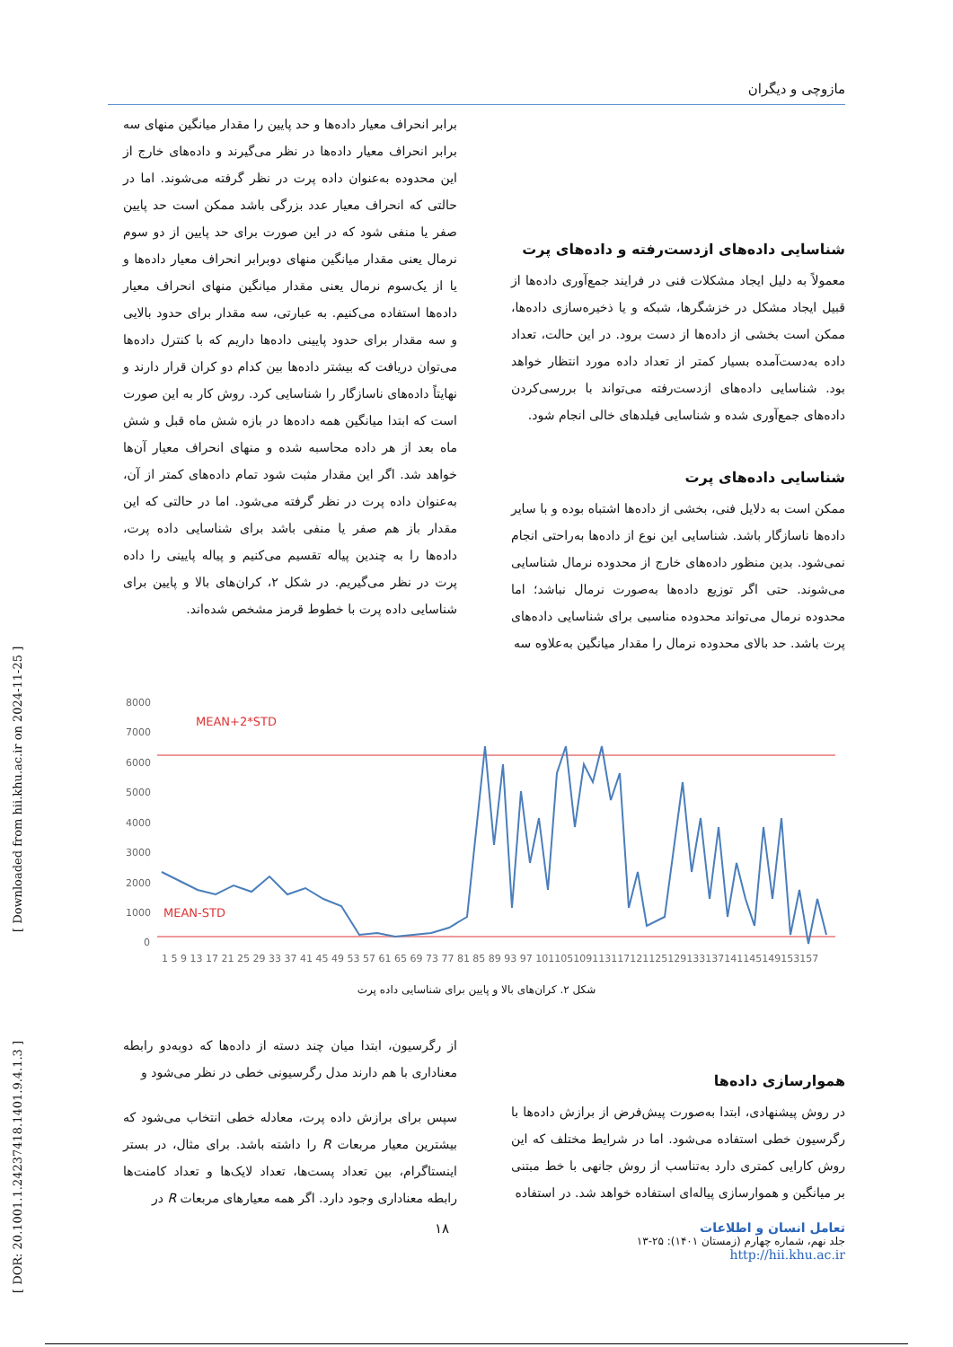مازوچی و دیگران
شناسایی داده‌های ازدست‌رفته و داده‌های پرت
معمولاً به دلیل ایجاد مشکلات فنی در فرایند جمع‌آوری داده‌ها از قبیل ایجاد مشکل در خزشگرها، شبکه و یا ذخیره‌سازی داده‌ها، ممکن است بخشی از داده‌ها از دست برود. در این حالت، تعداد داده به‌دست‌آمده بسیار کمتر از تعداد داده مورد انتظار خواهد بود. شناسایی داده‌های ازدست‌رفته می‌تواند با بررسی‌کردن داده‌های جمع‌آوری شده و شناسایی فیلدهای خالی انجام شود.
شناسایی داده‌های پرت
ممکن است به دلایل فنی، بخشی از داده‌ها اشتباه بوده و با سایر داده‌ها ناسازگار باشد. شناسایی این نوع از داده‌ها به‌راحتی انجام نمی‌شود. بدین منظور داده‌های خارج از محدوده نرمال شناسایی می‌شوند. حتی اگر توزیع داده‌ها به‌صورت نرمال نباشد؛ اما محدوده نرمال می‌تواند محدوده مناسبی برای شناسایی داده‌های پرت باشد. حد بالای محدوده نرمال را مقدار میانگین به‌علاوه سه
برابر انحراف معیار داده‌ها و حد پایین را مقدار میانگین منهای سه برابر انحراف معیار داده‌ها در نظر می‌گیرند و داده‌های خارج از این محدوده به‌عنوان داده پرت در نظر گرفته می‌شوند. اما در حالتی که انحراف معیار عدد بزرگی باشد ممکن است حد پایین صفر یا منفی شود که در این صورت برای حد پایین از دو سوم نرمال یعنی مقدار میانگین منهای دوبرابر انحراف معیار داده‌ها و یا از یک‌سوم نرمال یعنی مقدار میانگین منهای انحراف معیار داده‌ها استفاده می‌کنیم. به عبارتی، سه مقدار برای حدود بالایی و سه مقدار برای حدود پایینی داده‌ها داریم که با کنترل داده‌ها می‌توان دریافت که بیشتر داده‌ها بین کدام دو کران قرار دارند و نهایتاً داده‌های ناسازگار را شناسایی کرد. روش کار به این صورت است که ابتدا میانگین همه داده‌ها در بازه شش ماه قبل و شش ماه بعد از هر داده محاسبه شده و منهای انحراف معیار آن‌ها خواهد شد. اگر این مقدار مثبت شود تمام داده‌های کمتر از آن، به‌عنوان داده پرت در نظر گرفته می‌شود. اما در حالتی که این مقدار باز هم صفر یا منفی باشد برای شناسایی داده پرت، داده‌ها را به چندین پیاله تقسیم می‌کنیم و پیاله پایینی را داده پرت در نظر می‌گیریم. در شکل ۲، کران‌های بالا و پایین برای شناسایی داده پرت با خطوط قرمز مشخص شده‌اند.
8000
7000
6000
5000
4000
3000
2000
1000
0
MEAN+2*STD
MEAN-STD
1 5 9 13 17 21 25 29 33 37 41 45 49 53 57 61 65 69 73 77 81 85 89 93 97 101105109113117121125129133137141145149153157
شکل ۲. کران‌های بالا و پایین برای شناسایی داده پرت
هموارسازی داده‌ها
در روش پیشنهادی، ابتدا به‌صورت پیش‌فرض از برازش داده‌ها با رگرسیون خطی استفاده می‌شود. اما در شرایط مختلف که این روش کارایی کمتری دارد به‌تناسب از روش جانهی با خط مبتنی بر میانگین و هموارسازی پیاله‌ای استفاده خواهد شد. در استفاده
از رگرسیون، ابتدا میان چند دسته از داده‌ها که دوبه‌دو رابطه معناداری با هم دارند مدل رگرسیونی خطی در نظر می‌شود و
سپس برای برازش داده پرت، معادله خطی انتخاب می‌شود که بیشترین معیار مربعات R را داشته باشد. برای مثال، در بستر اینستاگرام، بین تعداد پست‌ها، تعداد لایک‌ها و تعداد کامنت‌ها رابطه معناداری وجود دارد. اگر همه معیارهای مربعات R در
تعامل انسان و اطلاعات
جلد نهم، شماره چهارم (زمستان ۱۴۰۱): ۲۵-۱۳
http://hii.khu.ac.ir
۱۸
[ DOR: 20.1001.1.24237418.1401.9.4.1.3 ] [ Downloaded from hii.khu.ac.ir on 2024-11-25 ]